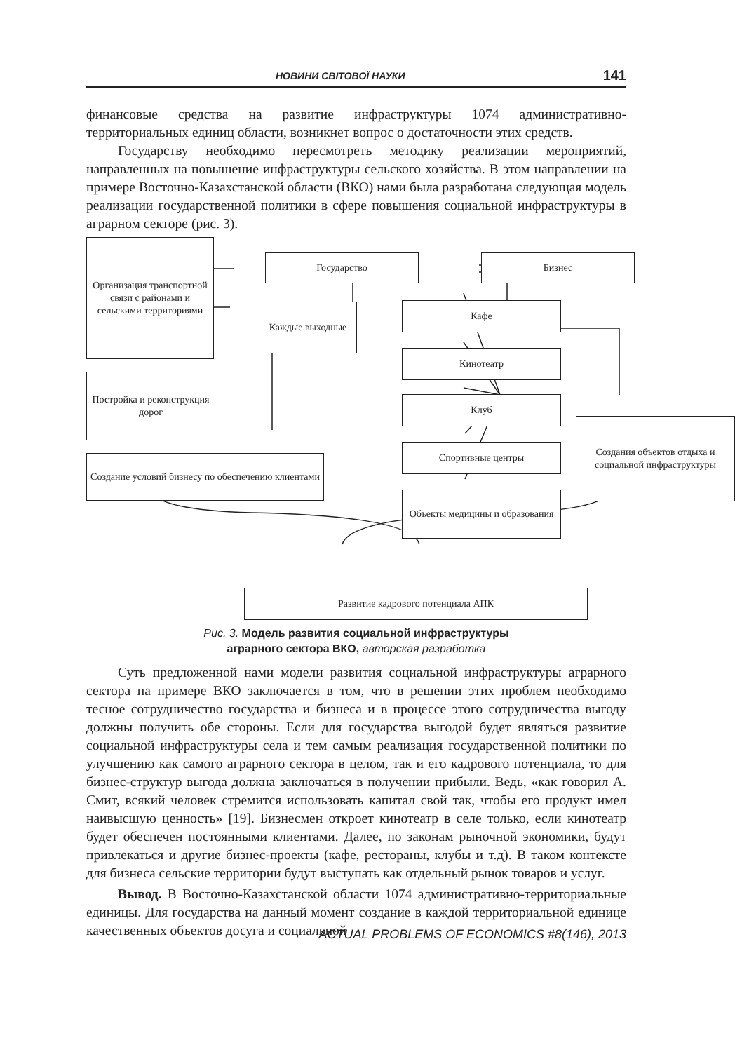НОВИНИ СВІТОВОЇ НАУКИ 141
финансовые средства на развитие инфраструктуры 1074 административно-территориальных единиц области, возникнет вопрос о достаточности этих средств.
Государству необходимо пересмотреть методику реализации мероприятий, направленных на повышение инфраструктуры сельского хозяйства. В этом направлении на примере Восточно-Казахстанской области (ВКО) нами была разработана следующая модель реализации государственной политики в сфере повышения социальной инфраструктуры в аграрном секторе (рис. 3).
Организация транспортной связи с районами и сельскими территориями
Государство Бизнес
Каждые выходные Кафе
Кинотеатр
Клуб
Постройка и реконструкция дорог
Создания объектов отдыха и социальной инфраструктуры
Спортивные центры
Создание условий бизнесу по обеспечению клиентами
Объекты медицины и образования
Развитие кадрового потенциала АПК
Рис. 3. Модель развития социальной инфраструктуры
аграрного сектора ВКО, авторская разработка
Суть предложенной нами модели развития социальной инфраструктуры аграрного сектора на примере ВКО заключается в том, что в решении этих проблем необходимо тесное сотрудничество государства и бизнеса и в процессе этого сотрудничества выгоду должны получить обе стороны. Если для государства выгодой будет являться развитие социальной инфраструктуры села и тем самым реализация государственной политики по улучшению как самого аграрного сектора в целом, так и его кадрового потенциала, то для бизнес-структур выгода должна заключаться в получении прибыли. Ведь, «как говорил А. Смит, всякий человек стремится использовать капитал свой так, чтобы его продукт имел наивысшую ценность» [19]. Бизнесмен откроет кинотеатр в селе только, если кинотеатр будет обеспечен постоянными клиентами. Далее, по законам рыночной экономики, будут привлекаться и другие бизнес-проекты (кафе, рестораны, клубы и т.д). В таком контексте для бизнеса сельские территории будут выступать как отдельный рынок товаров и услуг.
Вывод. В Восточно-Казахстанской области 1074 административно-территориальные единицы. Для государства на данный момент создание в каждой территориальной единице качественных объектов досуга и социальной
ACTUAL PROBLEMS OF ECONOMICS #8(146), 2013